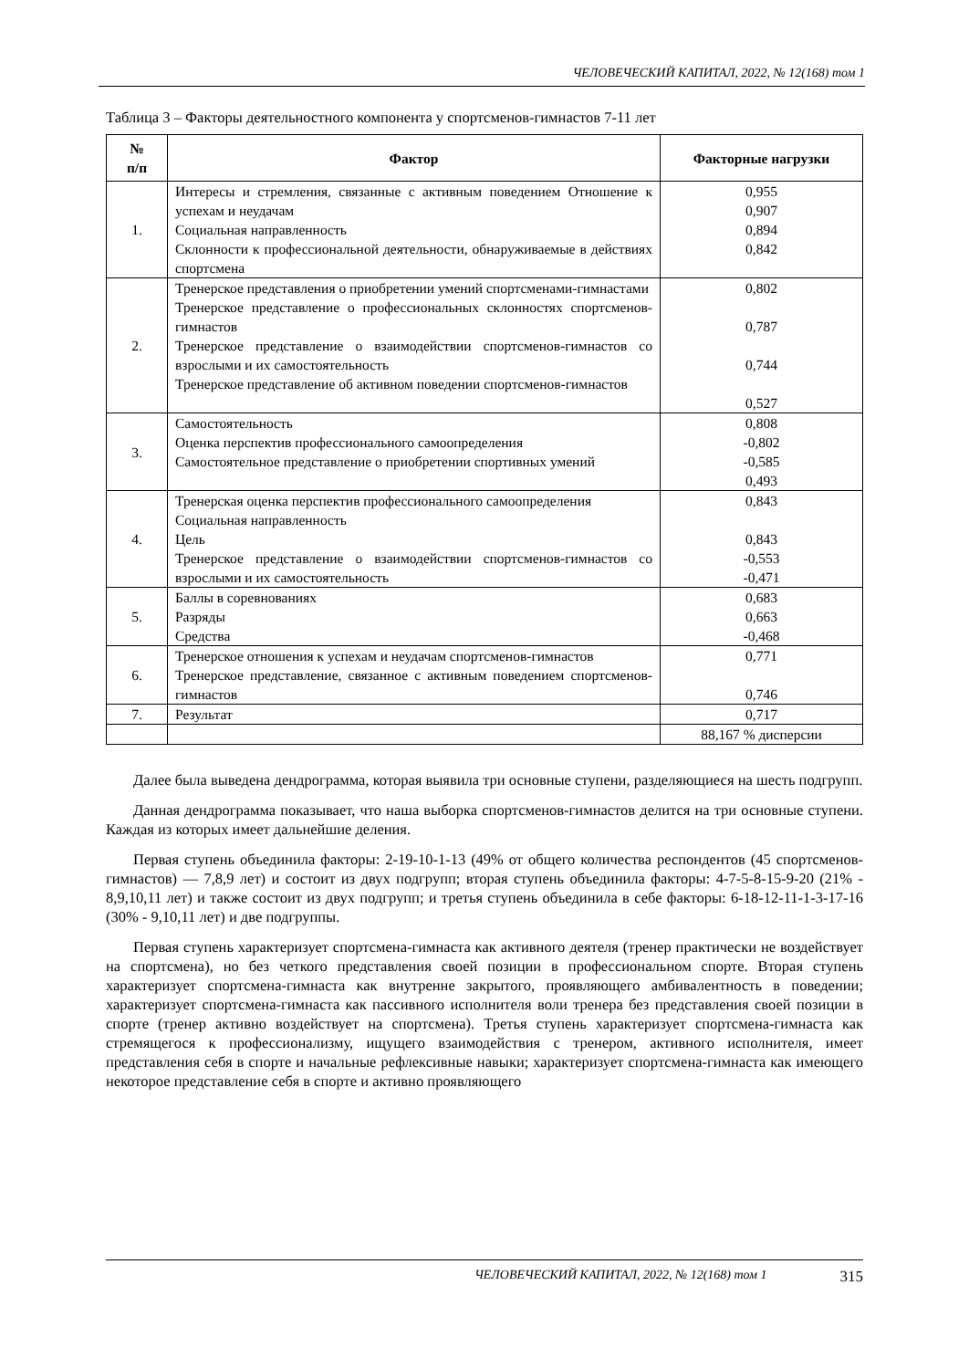ЧЕЛОВЕЧЕСКИЙ КАПИТАЛ, 2022, № 12(168) том 1
Таблица 3 – Факторы деятельностного компонента у спортсменов-гимнастов 7-11 лет
| № п/п | Фактор | Факторные нагрузки |
| --- | --- | --- |
| 1. | Интересы и стремления, связанные с активным поведением Отношение к успехам и неудачам Социальная направленность Склонности к профессиональной деятельности, обнаруживаемые в действиях спортсмена | 0,955 0,907 0,894 0,842 |
| 2. | Тренерское представления о приобретении умений спортсменами-гимнастами Тренерское представление о профессиональных склонностях спортсменов-гимнастов Тренерское представление о взаимодействии спортсменов-гимнастов со взрослыми и их самостоятельность Тренерское представление об активном поведении спортсменов-гимнастов | 0,802 0,787 0,744 0,527 |
| 3. | Самостоятельность Оценка перспектив профессионального самоопределения Самостоятельное представление о приобретении спортивных умений | 0,808 -0,802 -0,585 0,493 |
| 4. | Тренерская оценка перспектив профессионального самоопределения Социальная направленность Цель Тренерское представление о взаимодействии спортсменов-гимнастов со взрослыми и их самостоятельность | 0,843 0,843 -0,553 -0,471 |
| 5. | Баллы в соревнованиях Разряды Средства | 0,683 0,663 -0,468 |
| 6. | Тренерское отношения к успехам и неудачам спортсменов-гимнастов Тренерское представление, связанное с активным поведением спортсменов-гимнастов | 0,771 0,746 |
| 7. | Результат | 0,717 |
| | | 88,167 % дисперсии |
Далее была выведена дендрограмма, которая выявила три основные ступени, разделяющиеся на шесть подгрупп.
Данная дендрограмма показывает, что наша выборка спортсменов-гимнастов делится на три основные ступени. Каждая из которых имеет дальнейшие деления.
Первая ступень объединила факторы: 2-19-10-1-13 (49% от общего количества респондентов (45 спортсменов-гимнастов) — 7,8,9 лет) и состоит из двух подгрупп; вторая ступень объединила факторы: 4-7-5-8-15-9-20 (21% - 8,9,10,11 лет) и также состоит из двух подгрупп; и третья ступень объединила в себе факторы: 6-18-12-11-1-3-17-16 (30% - 9,10,11 лет) и две подгруппы.
Первая ступень характеризует спортсмена-гимнаста как активного деятеля (тренер практически не воздействует на спортсмена), но без четкого представления своей позиции в профессиональном спорте. Вторая ступень характеризует спортсмена-гимнаста как внутренне закрытого, проявляющего амбивалентность в поведении; характеризует спортсмена-гимнаста как пассивного исполнителя воли тренера без представления своей позиции в спорте (тренер активно воздействует на спортсмена). Третья ступень характеризует спортсмена-гимнаста как стремящегося к профессионализму, ищущего взаимодействия с тренером, активного исполнителя, имеет представления себя в спорте и начальные рефлексивные навыки; характеризует спортсмена-гимнаста как имеющего некоторое представление себя в спорте и активно проявляющего
ЧЕЛОВЕЧЕСКИЙ КАПИТАЛ, 2022, № 12(168) том 1 315